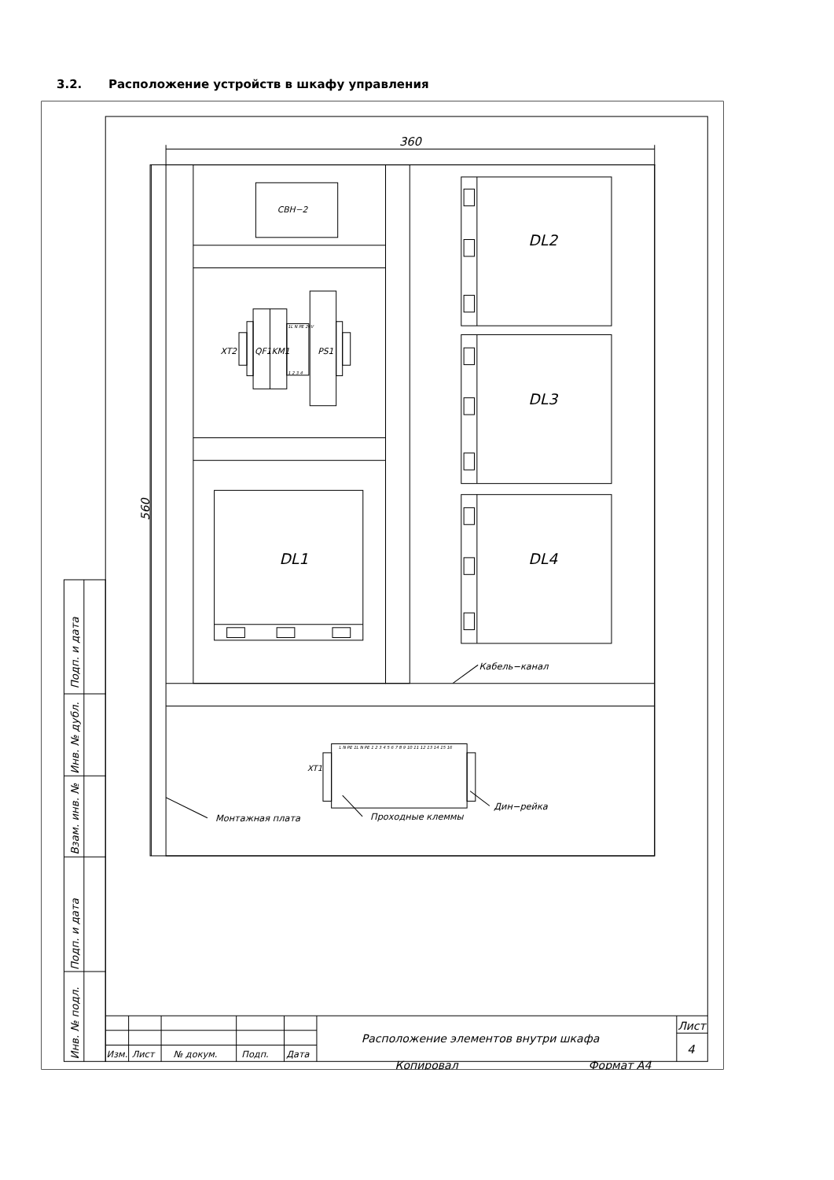3.2. Расположение устройств в шкафу управления
Подп. и дата
Инв. № дубл.
Взам. инв. №
Подп. и дата
Инв. № подл.
360
560
СВН−2
DL2
DL3
DL4
DL1
XT2
QF1
KM1
PS1
1L N PE 24V
1 2 3 4
XT1
L N PE 1L N PE 1 2 3 4 5 6 7 8 9 10 11 12 13 14 15 16
Кабель−канал
Монтажная плата
Проходные клеммы
Дин−рейка
Изм.
Лист
№ докум.
Подп.
Дата
Расположение элементов внутри шкафа
Лист
4
Копировал
Формат А4